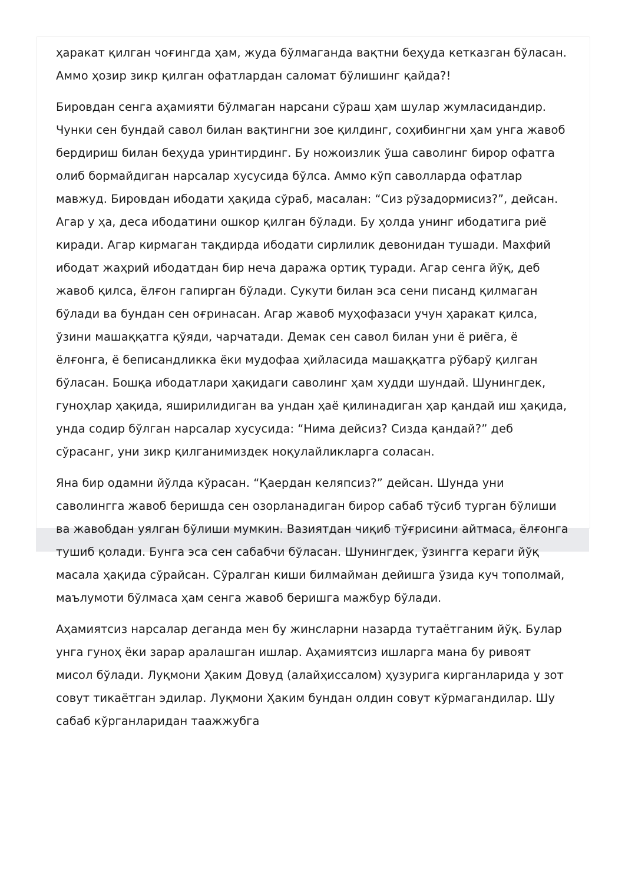ҳаракат қилган чоғингда ҳам, жуда бўлмаганда вақтни беҳуда кетказган бўласан. Аммо ҳозир зикр қилган офатлардан саломат бўлишинг қайда?!
Бировдан сенга аҳамияти бўлмаган нарсани сўраш ҳам шулар жумласидандир. Чунки сен бундай савол билан вақтингни зое қилдинг, соҳибингни ҳам унга жавоб бердириш билан беҳуда уринтирдинг. Бу ножоизлик ўша саволинг бирор офатга олиб бормайдиган нарсалар хусусида бўлса. Аммо кўп саволларда офатлар мавжуд. Бировдан ибодати ҳақида сўраб, масалан: “Сиз рўзадормисиз?”, дейсан. Агар у ҳа, деса ибодатини ошкор қилган бўлади. Бу ҳолда унинг ибодатига риё киради. Агар кирмаган тақдирда ибодати сирлилик девонидан тушади. Махфий ибодат жаҳрий ибодатдан бир неча даража ортиқ туради. Агар сенга йўқ, деб жавоб қилса, ёлғон гапирган бўлади. Сукути билан эса сени писанд қилмаган бўлади ва бундан сен оғринасан. Агар жавоб муҳофазаси учун ҳаракат қилса, ўзини машаққатга қўяди, чарчатади. Демак сен савол билан уни ё риёга, ё ёлғонга, ё беписандликка ёки мудофаа ҳийласида машаққатга рўбарў қилган бўласан. Бошқа ибодатлари ҳақидаги саволинг ҳам худди шундай. Шунингдек, гуноҳлар ҳақида, яширилидиган ва ундан ҳаё қилинадиган ҳар қандай иш ҳақида, унда содир бўлган нарсалар хусусида: “Нима дейсиз? Сизда қандай?” деб сўрасанг, уни зикр қилганимиздек ноқулайликларга соласан.
Яна бир одамни йўлда кўрасан. “Қаердан келяпсиз?” дейсан. Шунда уни саволингга жавоб беришда сен озорланадиган бирор сабаб тўсиб турган бўлиши ва жавобдан уялган бўлиши мумкин. Вазиятдан чиқиб тўғрисини айтмаса, ёлғонга тушиб қолади. Бунга эса сен сабабчи бўласан. Шунингдек, ўзингга кераги йўқ масала ҳақида сўрайсан. Сўралган киши билмайман дейишга ўзида куч тополмай, маълумоти бўлмаса ҳам сенга жавоб беришга мажбур бўлади.
Аҳамиятсиз нарсалар деганда мен бу жинсларни назарда тутаётганим йўқ. Булар унга гуноҳ ёки зарар аралашган ишлар. Аҳамиятсиз ишларга мана бу ривоят мисол бўлади. Луқмони Ҳаким Довуд (алайҳиссалом) ҳузурига кирганларида у зот совут тикаётган эдилар. Луқмони Ҳаким бундан олдин совут кўрмагандилар. Шу сабаб кўрганларидан таажжубга